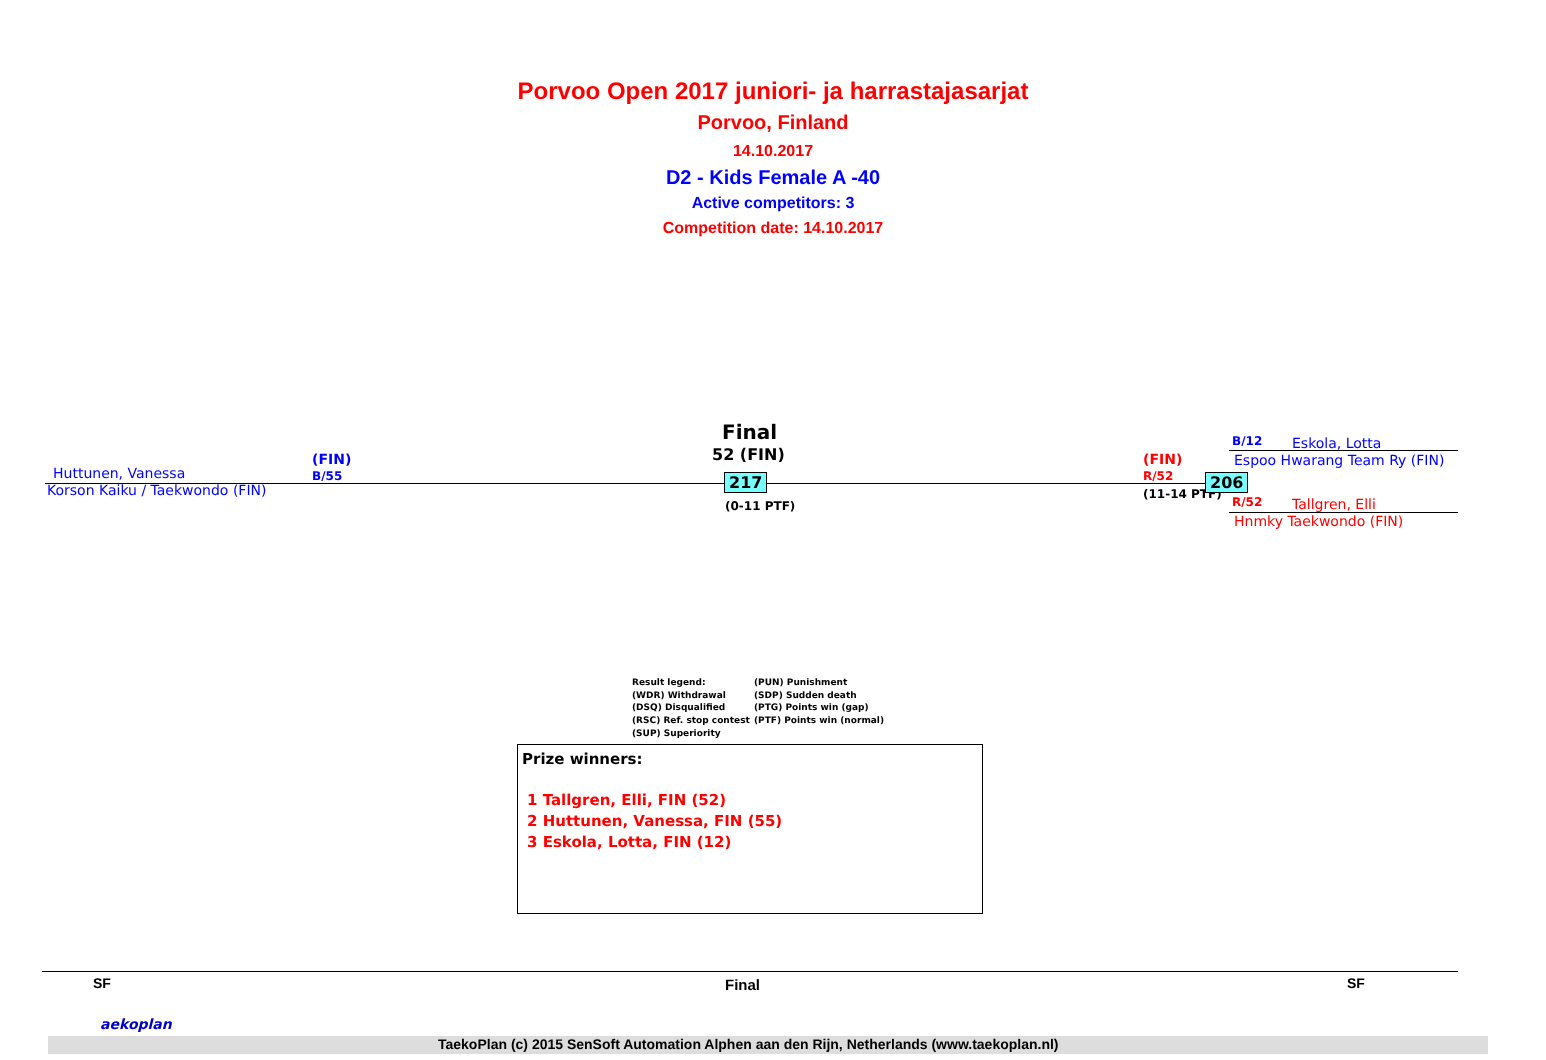Porvoo Open 2017 juniori- ja harrastajasarjat
Porvoo, Finland
14.10.2017
D2 - Kids Female A -40
Active competitors: 3
Competition date: 14.10.2017
Final
52 (FIN)
Huttunen, Vanessa
(FIN)
B/55
Korson Kaiku / Taekwondo (FIN) 217
(0-11 PTF)
(FIN)
R/52
(11-14 PTF)
206
B/12 Eskola, Lotta
Espoo Hwarang Team Ry (FIN)
R/52 Tallgren, Elli
Hnmky Taekwondo (FIN)
Result legend:
(WDR) Withdrawal
(DSQ) Disqualified
(RSC) Ref. stop contest
(SUP) Superiority
(PUN) Punishment
(SDP) Sudden death
(PTG) Points win (gap)
(PTF) Points win (normal)
Prize winners:
1 Tallgren, Elli, FIN (52)
2 Huttunen, Vanessa, FIN (55)
3 Eskola, Lotta, FIN (12)
SF Final SF
aekoplan
TaekoPlan (c) 2015 SenSoft Automation Alphen aan den Rijn, Netherlands (www.taekoplan.nl)